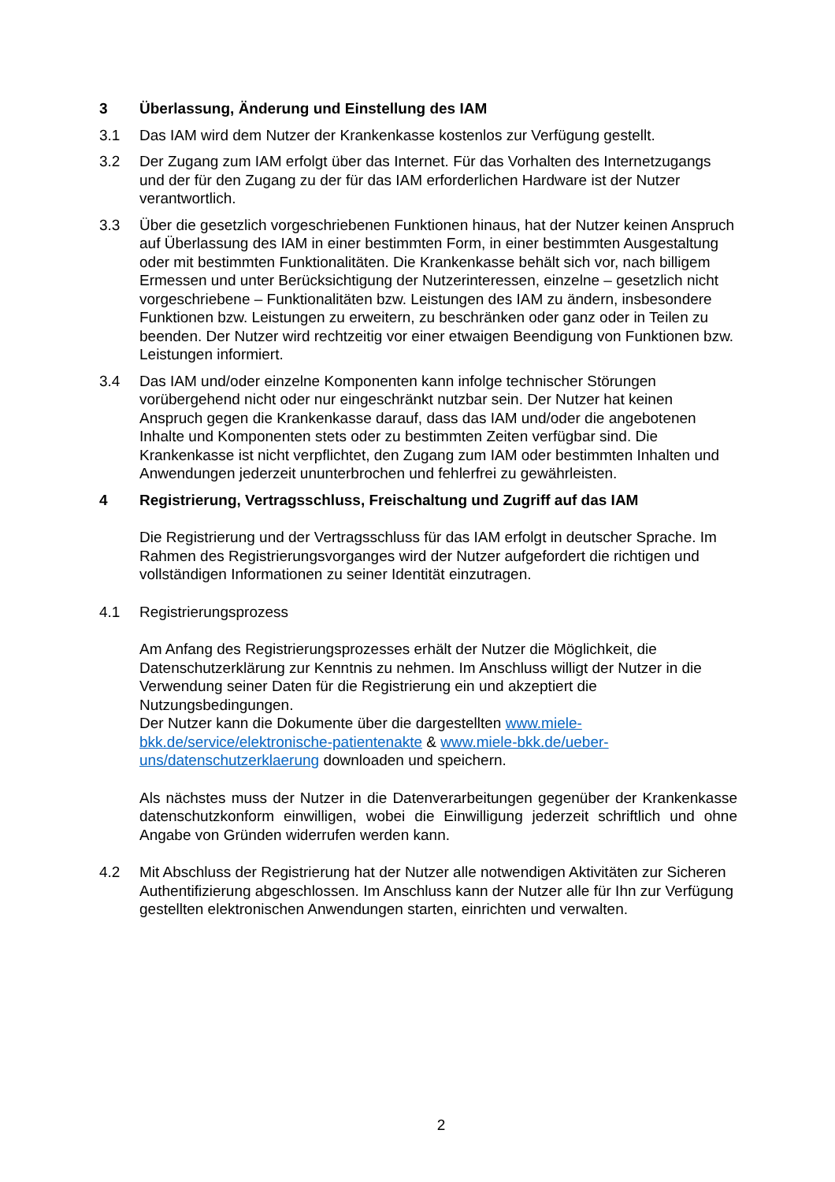3 Überlassung, Änderung und Einstellung des IAM
3.1 Das IAM wird dem Nutzer der Krankenkasse kostenlos zur Verfügung gestellt.
3.2 Der Zugang zum IAM erfolgt über das Internet. Für das Vorhalten des Internetzugangs und der für den Zugang zu der für das IAM erforderlichen Hardware ist der Nutzer verantwortlich.
3.3 Über die gesetzlich vorgeschriebenen Funktionen hinaus, hat der Nutzer keinen Anspruch auf Überlassung des IAM in einer bestimmten Form, in einer bestimmten Ausgestaltung oder mit bestimmten Funktionalitäten. Die Krankenkasse behält sich vor, nach billigem Ermessen und unter Berücksichtigung der Nutzerinteressen, einzelne – gesetzlich nicht vorgeschriebene – Funktionalitäten bzw. Leistungen des IAM zu ändern, insbesondere Funktionen bzw. Leistungen zu erweitern, zu beschränken oder ganz oder in Teilen zu beenden. Der Nutzer wird rechtzeitig vor einer etwaigen Beendigung von Funktionen bzw. Leistungen informiert.
3.4 Das IAM und/oder einzelne Komponenten kann infolge technischer Störungen vorübergehend nicht oder nur eingeschränkt nutzbar sein. Der Nutzer hat keinen Anspruch gegen die Krankenkasse darauf, dass das IAM und/oder die angebotenen Inhalte und Komponenten stets oder zu bestimmten Zeiten verfügbar sind. Die Krankenkasse ist nicht verpflichtet, den Zugang zum IAM oder bestimmten Inhalten und Anwendungen jederzeit ununterbrochen und fehlerfrei zu gewährleisten.
4 Registrierung, Vertragsschluss, Freischaltung und Zugriff auf das IAM
Die Registrierung und der Vertragsschluss für das IAM erfolgt in deutscher Sprache. Im Rahmen des Registrierungsvorganges wird der Nutzer aufgefordert die richtigen und vollständigen Informationen zu seiner Identität einzutragen.
4.1 Registrierungsprozess
Am Anfang des Registrierungsprozesses erhält der Nutzer die Möglichkeit, die Datenschutzerklärung zur Kenntnis zu nehmen. Im Anschluss willigt der Nutzer in die Verwendung seiner Daten für die Registrierung ein und akzeptiert die Nutzungsbedingungen.
Der Nutzer kann die Dokumente über die dargestellten www.miele-bkk.de/service/elektronische-patientenakte & www.miele-bkk.de/ueber-uns/datenschutzerklaerung downloaden und speichern.
Als nächstes muss der Nutzer in die Datenverarbeitungen gegenüber der Krankenkasse datenschutzkonform einwilligen, wobei die Einwilligung jederzeit schriftlich und ohne Angabe von Gründen widerrufen werden kann.
4.2 Mit Abschluss der Registrierung hat der Nutzer alle notwendigen Aktivitäten zur Sicheren Authentifizierung abgeschlossen. Im Anschluss kann der Nutzer alle für Ihn zur Verfügung gestellten elektronischen Anwendungen starten, einrichten und verwalten.
2